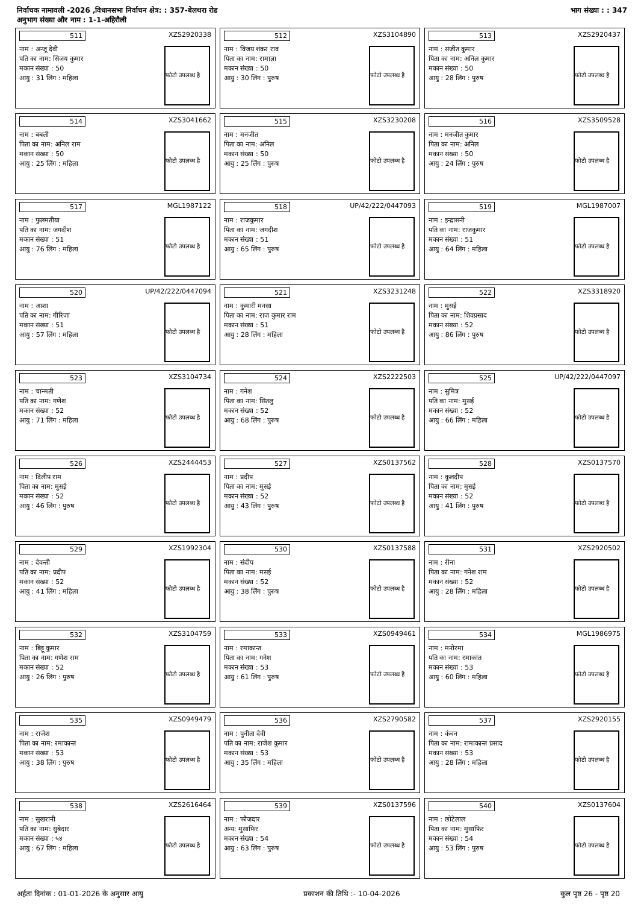निर्वाचक नामावली -2026 ,विधानसभा निर्वाचन क्षेत्र: : 357-बेलथरा रोड भाग संख्या : : 347
अनुभाग संख्या और नाम : 1-1-अहिरौली
511 XZS2920338
नाम : अन्जू देवी
पति का नाम: सिजय कुमार
मकान संख्या : 50
आयु : 31 लिंग : महिला
फोटो उपलब्ध है
512 XZS3104890
नाम : विजय शंकर राव
पिता का नाम: रामाज्ञा
मकान संख्या : 50
आयु : 30 लिंग : पुरुष
फोटो उपलब्ध है
513 XZS2920437
नाम : संजीत कुमार
पिता का नाम: अनिल कुमार
मकान संख्या : 50
आयु : 28 लिंग : पुरुष
फोटो उपलब्ध है
514 XZS3041662
नाम : बबली
पिता का नाम: अनिल राम
मकान संख्या : 50
आयु : 25 लिंग : महिला
फोटो उपलब्ध है
515 XZS3230208
नाम : मनजीत
पिता का नाम: अनिल
मकान संख्या : 50
आयु : 25 लिंग : पुरुष
फोटो उपलब्ध है
516 XZS3509528
नाम : मनजीत कुमार
पिता का नाम: अनिल
मकान संख्या : 50
आयु : 24 लिंग : पुरुष
फोटो उपलब्ध है
517 MGL1987122
नाम : फुलमतीया
पति का नाम: जगदीश
मकान संख्या : 51
आयु : 76 लिंग : महिला
फोटो उपलब्ध है
518 UP/42/222/0447093
नाम : राजकुमार
पिता का नाम: जगदीश
मकान संख्या : 51
आयु : 65 लिंग : पुरुष
फोटो उपलब्ध है
519 MGL1987007
नाम : इन्द्रासनी
पति का नाम: राजकुमार
मकान संख्या : 51
आयु : 64 लिंग : महिला
फोटो उपलब्ध है
520 UP/42/222/0447094
नाम : आशा
पति का नाम: गीरिजा
मकान संख्या : 51
आयु : 57 लिंग : महिला
फोटो उपलब्ध है
521 XZS3231248
नाम : कुमारी मनसा
पिता का नाम: राज कुमार राम
मकान संख्या : 51
आयु : 28 लिंग : महिला
फोटो उपलब्ध है
522 XZS3318920
नाम : मुसई
पिता का नाम: शिवप्रसाद
मकान संख्या : 52
आयु : 86 लिंग : पुरुष
फोटो उपलब्ध है
523 XZS3104734
नाम : चान्मती
पति का नाम: गणेश
मकान संख्या : 52
आयु : 71 लिंग : महिला
फोटो उपलब्ध है
524 XZS2222503
नाम : गनेश
पिता का नाम: सितलु
मकान संख्या : 52
आयु : 68 लिंग : पुरुष
फोटो उपलब्ध है
525 UP/42/222/0447097
नाम : सुमित्र
पति का नाम: मुसई
मकान संख्या : 52
आयु : 66 लिंग : महिला
फोटो उपलब्ध है
526 XZS2444453
नाम : दिलीप राम
पिता का नाम: मुसई
मकान संख्या : 52
आयु : 46 लिंग : पुरुष
फोटो उपलब्ध है
527 XZS0137562
नाम : प्रदीप
पिता का नाम: मुसई
मकान संख्या : 52
आयु : 43 लिंग : पुरुष
फोटो उपलब्ध है
528 XZS0137570
नाम : कुलदीप
पिता का नाम: मुसई
मकान संख्या : 52
आयु : 41 लिंग : पुरुष
फोटो उपलब्ध है
529 XZS1992304
नाम : देवन्ती
पति का नाम: प्रदीप
मकान संख्या : 52
आयु : 41 लिंग : महिला
फोटो उपलब्ध है
530 XZS0137588
नाम : संदीप
पिता का नाम: मसई
मकान संख्या : 52
आयु : 38 लिंग : पुरुष
फोटो उपलब्ध है
531 XZS2920502
नाम : रीना
पिता का नाम: गनेश राम
मकान संख्या : 52
आयु : 28 लिंग : महिला
फोटो उपलब्ध है
532 XZS3104759
नाम : बिट्टू कुमार
पिता का नाम: गणेश राम
मकान संख्या : 52
आयु : 26 लिंग : पुरुष
फोटो उपलब्ध है
533 XZS0949461
नाम : रमाकान्त
पिता का नाम: गनेश
मकान संख्या : 53
आयु : 61 लिंग : पुरुष
फोटो उपलब्ध है
534 MGL1986975
नाम : मनोरमा
पति का नाम: रमाकांत
मकान संख्या : 53
आयु : 60 लिंग : महिला
फोटो उपलब्ध है
535 XZS0949479
नाम : राजेश
पिता का नाम: रमाकान्त
मकान संख्या : 53
आयु : 38 लिंग : पुरुष
फोटो उपलब्ध है
536 XZS2790582
नाम : पुनीता देवी
पति का नाम: राजेश कुमार
मकान संख्या : 53
आयु : 35 लिंग : महिला
फोटो उपलब्ध है
537 XZS2920155
नाम : कंचन
पिता का नाम: रामाकान्त प्रसाद
मकान संख्या : 53
आयु : 28 लिंग : महिला
फोटो उपलब्ध है
538 XZS2616464
नाम : सुखरानी
पति का नाम: सुबेदार
मकान संख्या : ५४
आयु : 67 लिंग : महिला
फोटो उपलब्ध है
539 XZS0137596
नाम : फौजदार
अन्य: मुसाफिर
मकान संख्या : 54
आयु : 63 लिंग : पुरुष
फोटो उपलब्ध है
540 XZS0137604
नाम : छोटेलाल
पिता का नाम: मुसाफिर
मकान संख्या : 54
आयु : 53 लिंग : पुरुष
फोटो उपलब्ध है
अर्हता दिनांक : 01-01-2026 के अनुसार आयु प्रकाशन की तिथि :- 10-04-2026 कुल पृष्ठ 26 - पृष्ठ 20